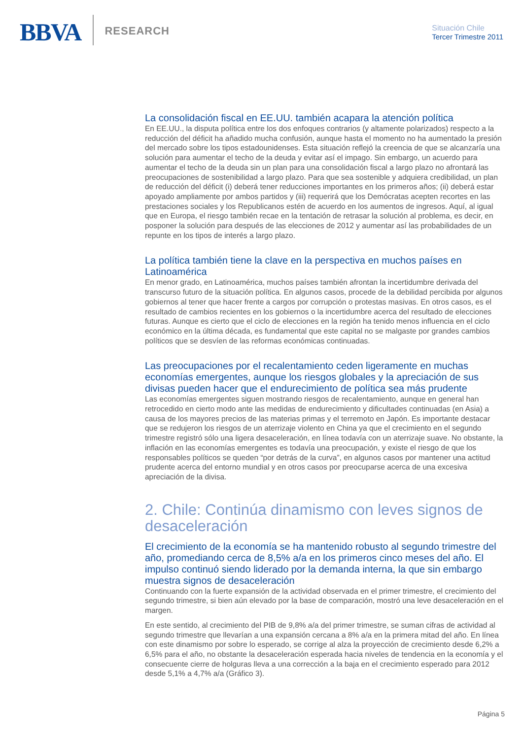BBVA
RESEARCH
Situación Chile
Tercer Trimestre 2011
La consolidación fiscal en EE.UU. también acapara la atención política
En EE.UU., la disputa política entre los dos enfoques contrarios (y altamente polarizados) respecto a la reducción del déficit ha añadido mucha confusión, aunque hasta el momento no ha aumentado la presión del mercado sobre los tipos estadounidenses. Esta situación reflejó la creencia de que se alcanzaría una solución para aumentar el techo de la deuda y evitar así el impago. Sin embargo, un acuerdo para aumentar el techo de la deuda sin un plan para una consolidación fiscal a largo plazo no afrontará las preocupaciones de sostenibilidad a largo plazo. Para que sea sostenible y adquiera credibilidad, un plan de reducción del déficit (i) deberá tener reducciones importantes en los primeros años; (ii) deberá estar apoyado ampliamente por ambos partidos y (iii) requerirá que los Demócratas acepten recortes en las prestaciones sociales y los Republicanos estén de acuerdo en los aumentos de ingresos. Aquí, al igual que en Europa, el riesgo también recae en la tentación de retrasar la solución al problema, es decir, en posponer la solución para después de las elecciones de 2012 y aumentar así las probabilidades de un repunte en los tipos de interés a largo plazo.
La política también tiene la clave en la perspectiva en muchos países en Latinoamérica
En menor grado, en Latinoamérica, muchos países también afrontan la incertidumbre derivada del transcurso futuro de la situación política. En algunos casos, procede de la debilidad percibida por algunos gobiernos al tener que hacer frente a cargos por corrupción o protestas masivas. En otros casos, es el resultado de cambios recientes en los gobiernos o la incertidumbre acerca del resultado de elecciones futuras. Aunque es cierto que el ciclo de elecciones en la región ha tenido menos influencia en el ciclo económico en la última década, es fundamental que este capital no se malgaste por grandes cambios políticos que se desvíen de las reformas económicas continuadas.
Las preocupaciones por el recalentamiento ceden ligeramente en muchas economías emergentes, aunque los riesgos globales y la apreciación de sus divisas pueden hacer que el endurecimiento de política sea más prudente
Las economías emergentes siguen mostrando riesgos de recalentamiento, aunque en general han retrocedido en cierto modo ante las medidas de endurecimiento y dificultades continuadas (en Asia) a causa de los mayores precios de las materias primas y el terremoto en Japón. Es importante destacar que se redujeron los riesgos de un aterrizaje violento en China ya que el crecimiento en el segundo trimestre registró sólo una ligera desaceleración, en línea todavía con un aterrizaje suave. No obstante, la inflación en las economías emergentes es todavía una preocupación, y existe el riesgo de que los responsables políticos se queden “por detrás de la curva”, en algunos casos por mantener una actitud prudente acerca del entorno mundial y en otros casos por preocuparse acerca de una excesiva apreciación de la divisa.
2. Chile: Continúa dinamismo con leves signos de desaceleración
El crecimiento de la economía se ha mantenido robusto al segundo trimestre del año, promediando cerca de 8,5% a/a en los primeros cinco meses del año. El impulso continuó siendo liderado por la demanda interna, la que sin embargo muestra signos de desaceleración
Continuando con la fuerte expansión de la actividad observada en el primer trimestre, el crecimiento del segundo trimestre, si bien aún elevado por la base de comparación, mostró una leve desaceleración en el margen.
En este sentido, al crecimiento del PIB de 9,8% a/a del primer trimestre, se suman cifras de actividad al segundo trimestre que llevarían a una expansión cercana a 8% a/a en la primera mitad del año. En línea con este dinamismo por sobre lo esperado, se corrige al alza la proyección de crecimiento desde 6,2% a 6,5% para el año, no obstante la desaceleración esperada hacia niveles de tendencia en la economía y el consecuente cierre de holguras lleva a una corrección a la baja en el crecimiento esperado para 2012 desde 5,1% a 4,7% a/a (Gráfico 3).
Página 5